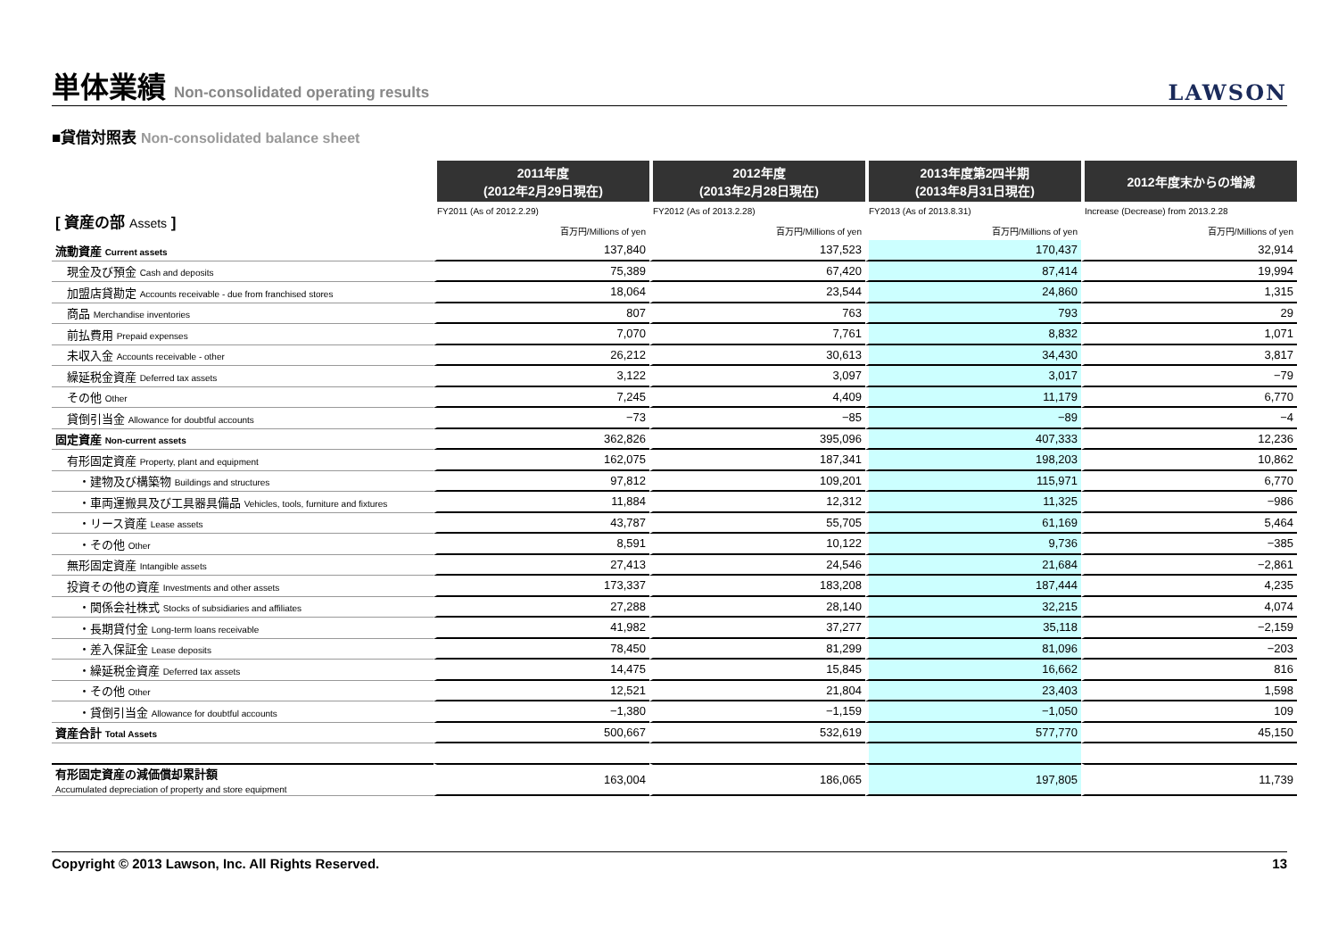単体業績 Non-consolidated operating results
LAWSON
■貸借対照表 Non-consolidated balance sheet
| | 2011年度 (2012年2月29日現在) | 2012年度 (2013年2月28日現在) | 2013年度第2四半期 (2013年8月31日現在) | 2012年度末からの増減 |
| --- | --- | --- | --- | --- |
| [ 資産の部 Assets ] | FY2011 (As of 2012.2.29) | FY2012 (As of 2013.2.28) | FY2013 (As of 2013.8.31) | Increase (Decrease) from 2013.2.28 |
| | 百万円/Millions of yen | 百万円/Millions of yen | 百万円/Millions of yen | 百万円/Millions of yen |
| 流動資産 Current assets | 137,840 | 137,523 | 170,437 | 32,914 |
| 現金及び預金 Cash and deposits | 75,389 | 67,420 | 87,414 | 19,994 |
| 加盟店貸勘定 Accounts receivable - due from franchised stores | 18,064 | 23,544 | 24,860 | 1,315 |
| 商品 Merchandise inventories | 807 | 763 | 793 | 29 |
| 前払費用 Prepaid expenses | 7,070 | 7,761 | 8,832 | 1,071 |
| 未収入金 Accounts receivable - other | 26,212 | 30,613 | 34,430 | 3,817 |
| 繰延税金資産 Deferred tax assets | 3,122 | 3,097 | 3,017 | −79 |
| その他 Other | 7,245 | 4,409 | 11,179 | 6,770 |
| 貸倒引当金 Allowance for doubtful accounts | −73 | −85 | −89 | −4 |
| 固定資産 Non-current assets | 362,826 | 395,096 | 407,333 | 12,236 |
| 有形固定資産 Property, plant and equipment | 162,075 | 187,341 | 198,203 | 10,862 |
| ・建物及び構築物 Buildings and structures | 97,812 | 109,201 | 115,971 | 6,770 |
| ・車両運搬具及び工具器具備品 Vehicles, tools, furniture and fixtures | 11,884 | 12,312 | 11,325 | −986 |
| ・リース資産 Lease assets | 43,787 | 55,705 | 61,169 | 5,464 |
| ・その他 Other | 8,591 | 10,122 | 9,736 | −385 |
| 無形固定資産 Intangible assets | 27,413 | 24,546 | 21,684 | −2,861 |
| 投資その他の資産 Investments and other assets | 173,337 | 183,208 | 187,444 | 4,235 |
| ・関係会社株式 Stocks of subsidiaries and affiliates | 27,288 | 28,140 | 32,215 | 4,074 |
| ・長期貸付金 Long-term loans receivable | 41,982 | 37,277 | 35,118 | −2,159 |
| ・差入保証金 Lease deposits | 78,450 | 81,299 | 81,096 | −203 |
| ・繰延税金資産 Deferred tax assets | 14,475 | 15,845 | 16,662 | 816 |
| ・その他 Other | 12,521 | 21,804 | 23,403 | 1,598 |
| ・貸倒引当金 Allowance for doubtful accounts | −1,380 | −1,159 | −1,050 | 109 |
| 資産合計 Total Assets | 500,667 | 532,619 | 577,770 | 45,150 |
| 有形固定資産の減価償却累計額 Accumulated depreciation of property and store equipment | 163,004 | 186,065 | 197,805 | 11,739 |
Copyright © 2013 Lawson, Inc. All Rights Reserved. 13